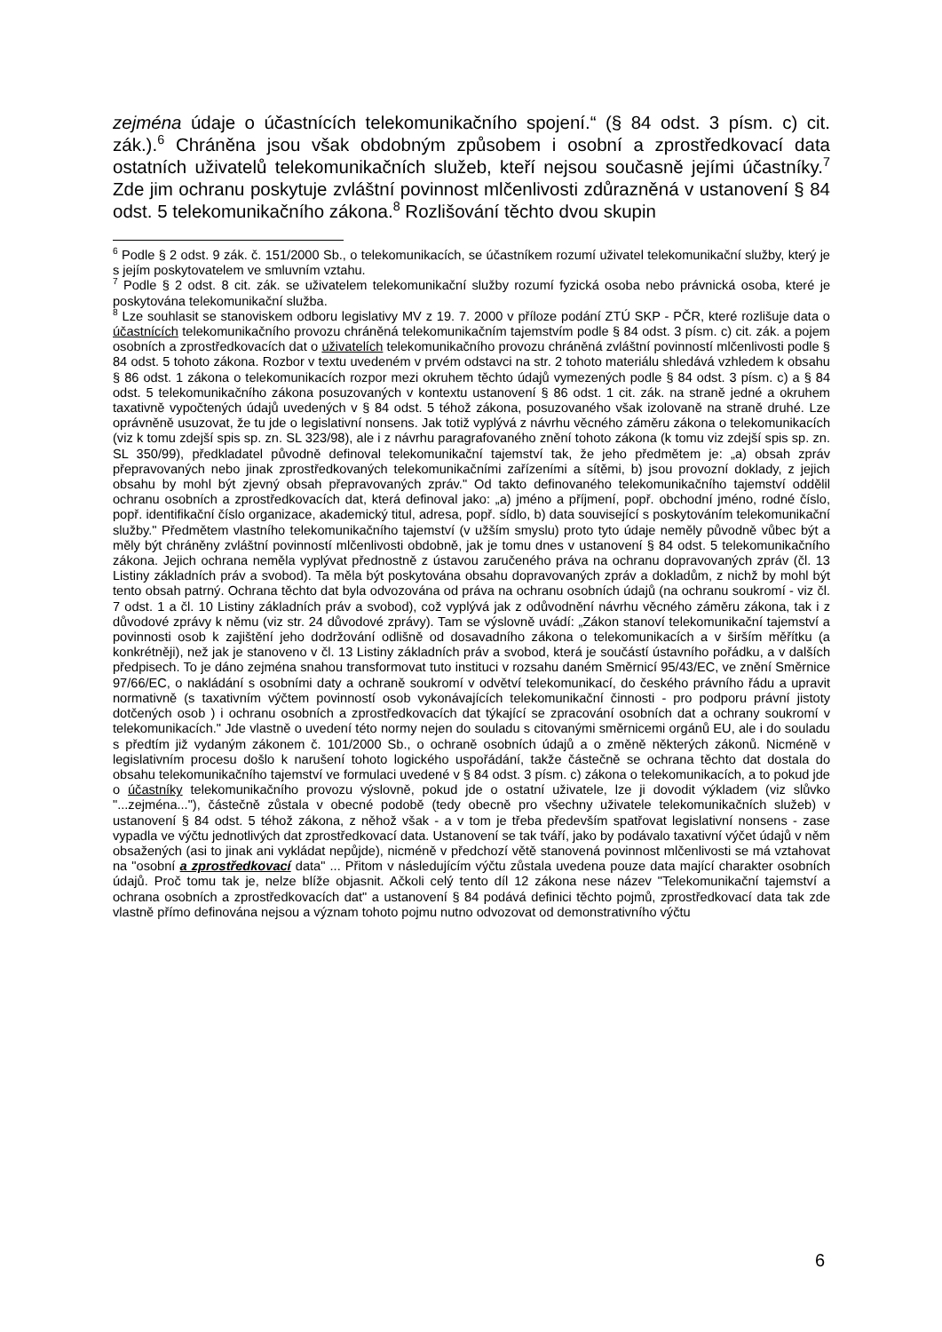zejména údaje o účastnících telekomunikačního spojení.“ (§ 84 odst. 3 písm. c) cit. zák.).<sup>6</sup> Chráněna jsou však obdobným způsobem i osobní a zprostředkovací data ostatních uživatelů telekomunikačních služeb, kteří nejsou současně jejími účastníky.<sup>7</sup> Zde jim ochranu poskytuje zvláštní povinnost mlčenlivosti zdůrazněná v ustanovení § 84 odst. 5 telekomunikačního zákona.<sup>8</sup> Rozlišování těchto dvou skupin
<sup>6</sup> Podle § 2 odst. 9 zák. č. 151/2000 Sb., o telekomunikacích, se účastníkem rozumí uživatel telekomunikační služby, který je s jejím poskytovatelem ve smluvním vztahu.
<sup>7</sup> Podle § 2 odst. 8 cit. zák. se uživatelem telekomunikační služby rozumí fyzická osoba nebo právnická osoba, které je poskytována telekomunikační služba.
<sup>8</sup> Lze souhlasit se stanoviskem odboru legislativy MV z 19. 7. 2000 v příloze podání ZTÚ SKP - PČR, které rozlišuje data o účastnících telekomunikačního provozu chráněná telekomunikačním tajemstvím podle § 84 odst. 3 písm. c) cit. zák. a pojem osobních a zprostředkovacích dat o uživatelích telekomunikačního provozu chráněná zvláštní povinností mlčenlivosti podle § 84 odst. 5 tohoto zákona. Rozbor v textu uvedeném v prvém odstavci na str. 2 tohoto materiálu shledává vzhledem k obsahu § 86 odst. 1 zákona o telekomunikacích rozpor mezi okruhem těchto údajů vymezených podle § 84 odst. 3 písm. c) a § 84 odst. 5 telekomunikačního zákona posuzovaných v kontextu ustanovení § 86 odst. 1 cit. zák. na straně jedné a okruhem taxativně vypočtených údajů uvedených v § 84 odst. 5 téhož zákona, posuzovaného však izolovaně na straně druhé. Lze oprávněně usuzovat, že tu jde o legislativní nonsens. Jak totiž vyplývá z návrhu věcného záměru zákona o telekomunikacích (viz k tomu zdejší spis sp. zn. SL 323/98), ale i z návrhu paragrafovaného znění tohoto zákona (k tomu viz zdejší spis sp. zn. SL 350/99), předkladatel původně definoval telekomunikační tajemství tak, že jeho předmětem je: „a) obsah zpráv přepravovaných nebo jinak zprostředkovaných telekomunikačními zařízeními a sítěmi, b) jsou provozní doklady, z jejich obsahu by mohl být zjevný obsah přepravovaných zpráv." Od takto definovaného telekomunikačního tajemství oddělil ochranu osobních a zprostředkovacích dat, která definoval jako: „a) jméno a příjmení, popř. obchodní jméno, rodné číslo, popř. identifikační číslo organizace, akademický titul, adresa, popř. sídlo, b) data související s poskytováním telekomunikační služby." Předmětem vlastního telekomunikačního tajemství (v užším smyslu) proto tyto údaje neměly původně vůbec být a měly být chráněny zvláštní povinností mlčenlivosti obdobně, jak je tomu dnes v ustanovení § 84 odst. 5 telekomunikačního zákona. Jejich ochrana neměla vyplývat přednostně z ústavou zaručeného práva na ochranu dopravovaných zpráv (čl. 13 Listiny základních práv a svobod). Ta měla být poskytována obsahu dopravovaných zpráv a dokladům, z nichž by mohl být tento obsah patrný. Ochrana těchto dat byla odvozována od práva na ochranu osobních údajů (na ochranu soukromí - viz čl. 7 odst. 1 a čl. 10 Listiny základních práv a svobod), což vyplývá jak z odůvodnění návrhu věcného záměru zákona, tak i z důvodové zprávy k němu (viz str. 24 důvodové zprávy). Tam se výslovně uvádí: „Zákon stanoví telekomunikační tajemství a povinnosti osob k zajištění jeho dodržování odlišně od dosavadního zákona o telekomunikacích a v širším měřítku (a konkrétněji), než jak je stanoveno v čl. 13 Listiny základních práv a svobod, která je součástí ústavního pořádku, a v dalších předpisech. To je dáno zejména snahou transformovat tuto instituci v rozsahu daném Směrnicí 95/43/EC, ve znění Směrnice 97/66/EC, o nakládání s osobními daty a ochraně soukromí v odvětví telekomunikací, do českého právního řádu a upravit normativně (s taxativním výčtem povinností osob vykonávajících telekomunikační činnosti - pro podporu právní jistoty dotčených osob ) i ochranu osobních a zprostředkovacích dat týkající se zpracování osobních dat a ochrany soukromí v telekomunikacích." Jde vlastně o uvedení této normy nejen do souladu s citovanými směrnicemi orgánů EU, ale i do souladu s předtím již vydaným zákonem č. 101/2000 Sb., o ochraně osobních údajů a o změně některých zákonů. Nicméně v legislativním procesu došlo k narušení tohoto logického uspořádání, takže částečně se ochrana těchto dat dostala do obsahu telekomunikačního tajemství ve formulaci uvedené v § 84 odst. 3 písm. c) zákona o telekomunikacích, a to pokud jde o účastníky telekomunikačního provozu výslovně, pokud jde o ostatní uživatele, lze ji dovodit výkladem (viz slůvko "...zejména..."), částečně zůstala v obecné podobě (tedy obecně pro všechny uživatele telekomunikačních služeb) v ustanovení § 84 odst. 5 téhož zákona, z něhož však - a v tom je třeba především spatřovat legislativní nonsens - zase vypadla ve výčtu jednotlivých dat zprostředkovací data. Ustanovení se tak tváří, jako by podávalo taxativní výčet údajů v něm obsažených (asi to jinak ani vykládat nepůjde), nicméně v předchozí větě stanovená povinnost mlčenlivosti se má vztahovat na "osobní a zprostředkovací data" ... Přitom v následujícím výčtu zůstala uvedena pouze data mající charakter osobních údajů. Proč tomu tak je, nelze blíže objasnit. Ačkoli celý tento díl 12 zákona nese název "Telekomunikační tajemství a ochrana osobních a zprostředkovacích dat" a ustanovení § 84 podává definici těchto pojmů, zprostředkovací data tak zde vlastně přímo definována nejsou a význam tohoto pojmu nutno odvozovat od demonstrativního výčtu
6